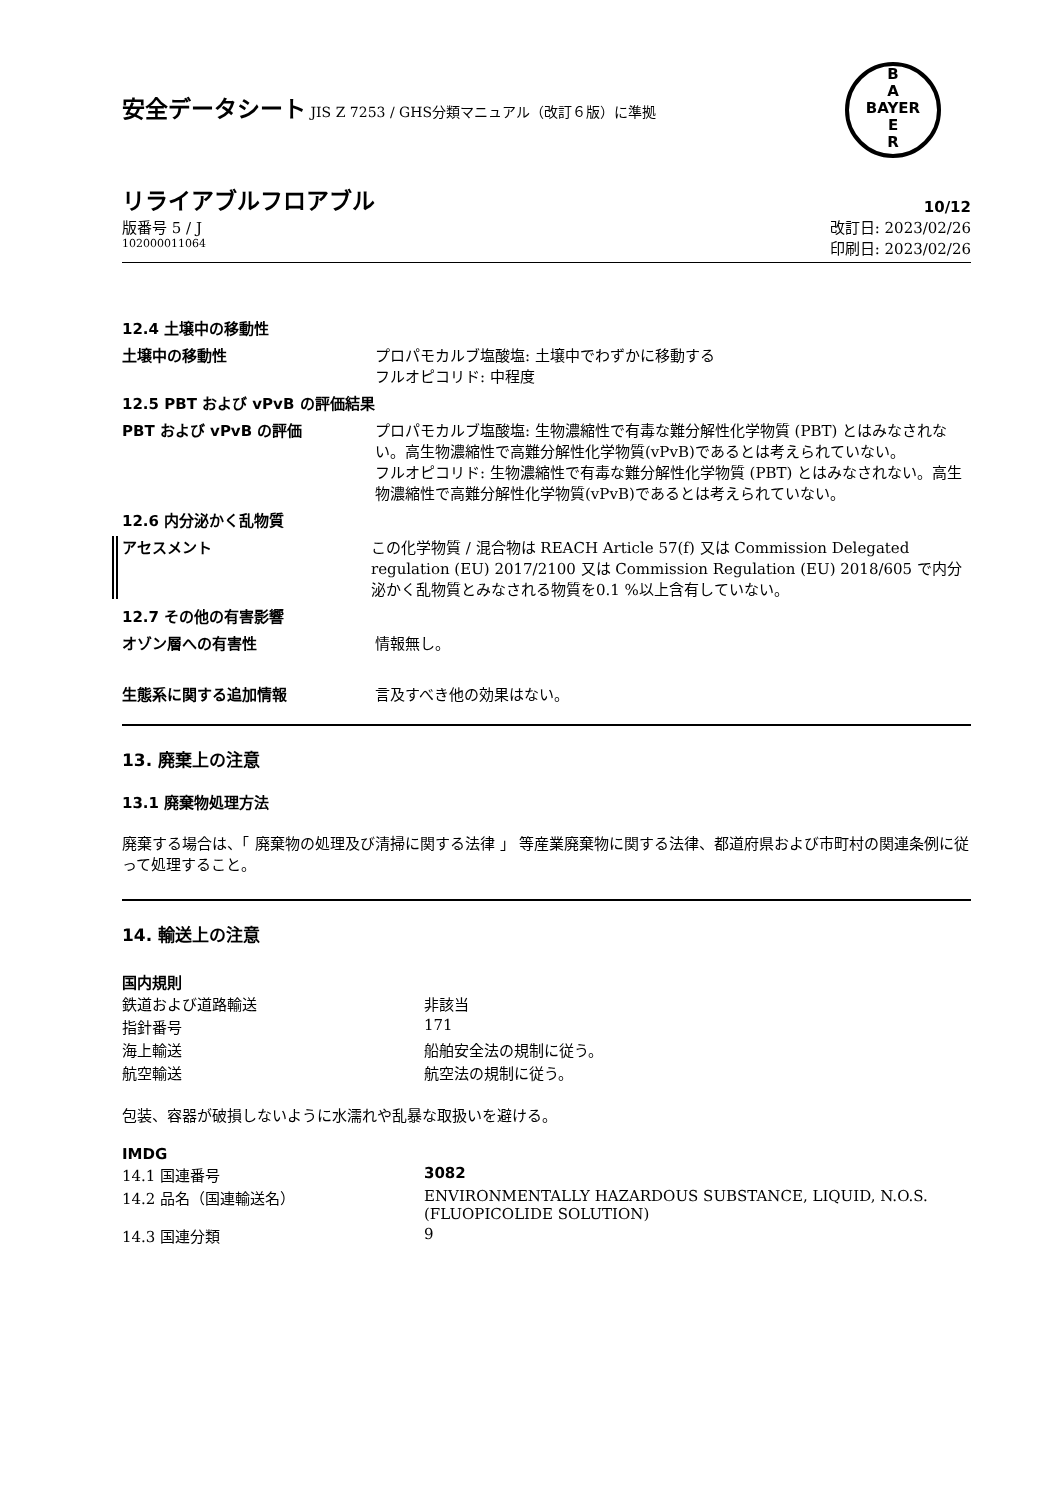B
A
BAYER
E
R
安全データシート JIS Z 7253 / GHS分類マニュアル（改訂６版）に準拠
リライアブルフロアブル 10/12
版番号 5 / J 改訂日: 2023/02/26
102000011064 印刷日: 2023/02/26
12.4 土壌中の移動性
土壌中の移動性 プロパモカルブ塩酸塩: 土壌中でわずかに移動する
フルオピコリド: 中程度
12.5 PBT および vPvB の評価結果
PBT および vPvB の評価 プロパモカルブ塩酸塩: 生物濃縮性で有毒な難分解性化学物質 (PBT) とはみなされない。高生物濃縮性で高難分解性化学物質(vPvB)であるとは考えられていない。
フルオピコリド: 生物濃縮性で有毒な難分解性化学物質 (PBT) とはみなされない。高生物濃縮性で高難分解性化学物質(vPvB)であるとは考えられていない。
12.6 内分泌かく乱物質
アセスメント この化学物質 / 混合物は REACH Article 57(f) 又は Commission Delegated regulation (EU) 2017/2100 又は Commission Regulation (EU) 2018/605 で内分泌かく乱物質とみなされる物質を0.1 %以上含有していない。
12.7 その他の有害影響
オゾン層への有害性 情報無し。
生態系に関する追加情報 言及すべき他の効果はない。
13. 廃棄上の注意
13.1 廃棄物処理方法
廃棄する場合は、「 廃棄物の処理及び清掃に関する法律 」 等産業廃棄物に関する法律、都道府県および市町村の関連条例に従って処理すること。
14. 輸送上の注意
国内規則
| 鉄道および道路輸送 | 非該当 |
| 指針番号 | 171 |
| 海上輸送 | 船舶安全法の規制に従う。 |
| 航空輸送 | 航空法の規制に従う。 |
包装、容器が破損しないように水濡れや乱暴な取扱いを避ける。
IMDG
| 14.1 国連番号 | 3082 |
| 14.2 品名（国連輸送名） | ENVIRONMENTALLY HAZARDOUS SUBSTANCE, LIQUID, N.O.S. (FLUOPICOLIDE SOLUTION) |
| 14.3 国連分類 | 9 |